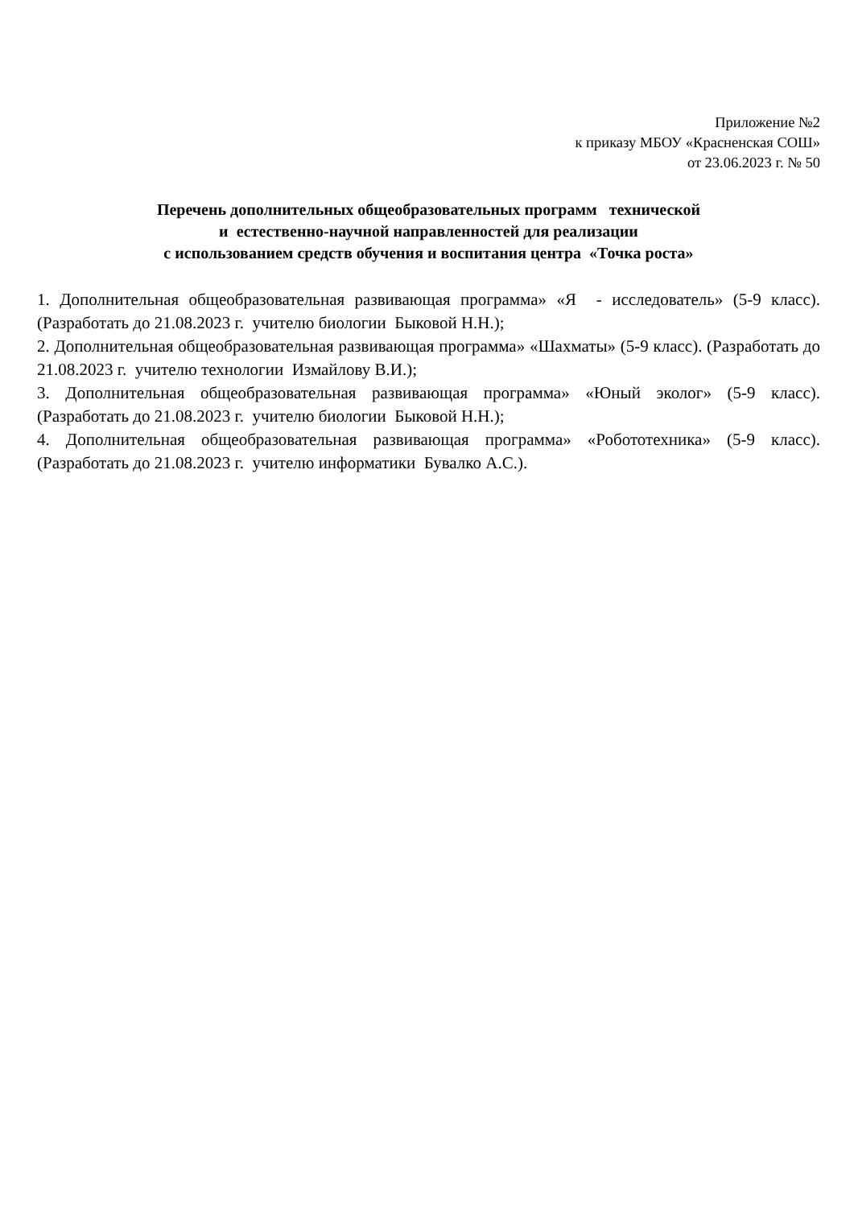Приложение №2
к приказу МБОУ «Красненская СОШ»
от 23.06.2023 г. № 50
Перечень дополнительных общеобразовательных программ технической
и естественно-научной направленностей для реализации
с использованием средств обучения и воспитания центра «Точка роста»
1. Дополнительная общеобразовательная развивающая программа» «Я - исследователь» (5-9 класс). (Разработать до 21.08.2023 г. учителю биологии Быковой Н.Н.);
2. Дополнительная общеобразовательная развивающая программа» «Шахматы» (5-9 класс). (Разработать до 21.08.2023 г. учителю технологии Измайлову В.И.);
3. Дополнительная общеобразовательная развивающая программа» «Юный эколог» (5-9 класс). (Разработать до 21.08.2023 г. учителю биологии Быковой Н.Н.);
4. Дополнительная общеобразовательная развивающая программа» «Робототехника» (5-9 класс). (Разработать до 21.08.2023 г. учителю информатики Бувалко А.С.).